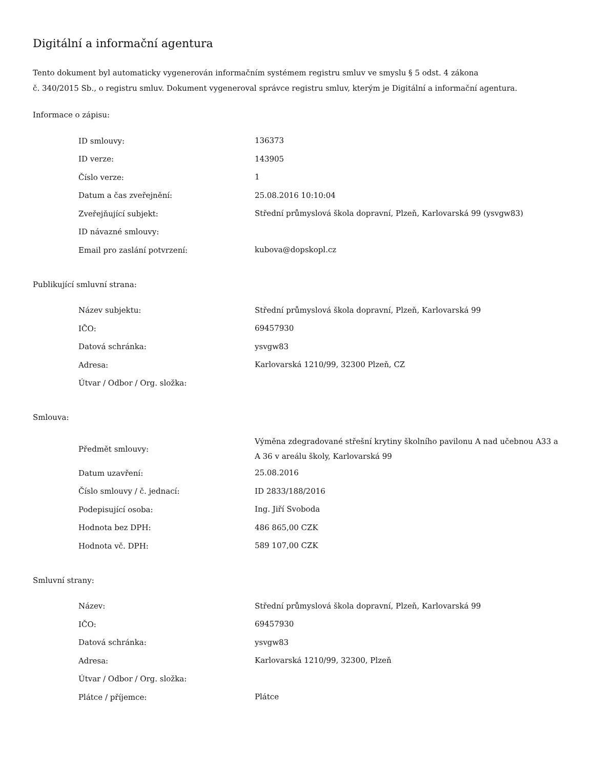Digitální a informační agentura
Tento dokument byl automaticky vygenerován informačním systémem registru smluv ve smyslu § 5 odst. 4 zákona
č. 340/2015 Sb., o registru smluv. Dokument vygeneroval správce registru smluv, kterým je Digitální a informační agentura.
Informace o zápisu:
| ID smlouvy: | 136373 |
| ID verze: | 143905 |
| Číslo verze: | 1 |
| Datum a čas zveřejnění: | 25.08.2016 10:10:04 |
| Zveřejňující subjekt: | Střední průmyslová škola dopravní, Plzeň, Karlovarská 99 (ysvgw83) |
| ID návazné smlouvy: | |
| Email pro zaslání potvrzení: | kubova@dopskopl.cz |
Publikující smluvní strana:
| Název subjektu: | Střední průmyslová škola dopravní, Plzeň, Karlovarská 99 |
| IČO: | 69457930 |
| Datová schránka: | ysvgw83 |
| Adresa: | Karlovarská 1210/99, 32300 Plzeň, CZ |
| Útvar / Odbor / Org. složka: | |
Smlouva:
| Předmět smlouvy: | Výměna zdegradované střešní krytiny školního pavilonu A nad učebnou A33 a A 36 v areálu školy, Karlovarská 99 |
| Datum uzavření: | 25.08.2016 |
| Číslo smlouvy / č. jednací: | ID 2833/188/2016 |
| Podepisující osoba: | Ing. Jiří Svoboda |
| Hodnota bez DPH: | 486 865,00 CZK |
| Hodnota vč. DPH: | 589 107,00 CZK |
Smluvní strany:
| Název: | Střední průmyslová škola dopravní, Plzeň, Karlovarská 99 |
| IČO: | 69457930 |
| Datová schránka: | ysvgw83 |
| Adresa: | Karlovarská 1210/99, 32300, Plzeň |
| Útvar / Odbor / Org. složka: | |
| Plátce / příjemce: | Plátce |